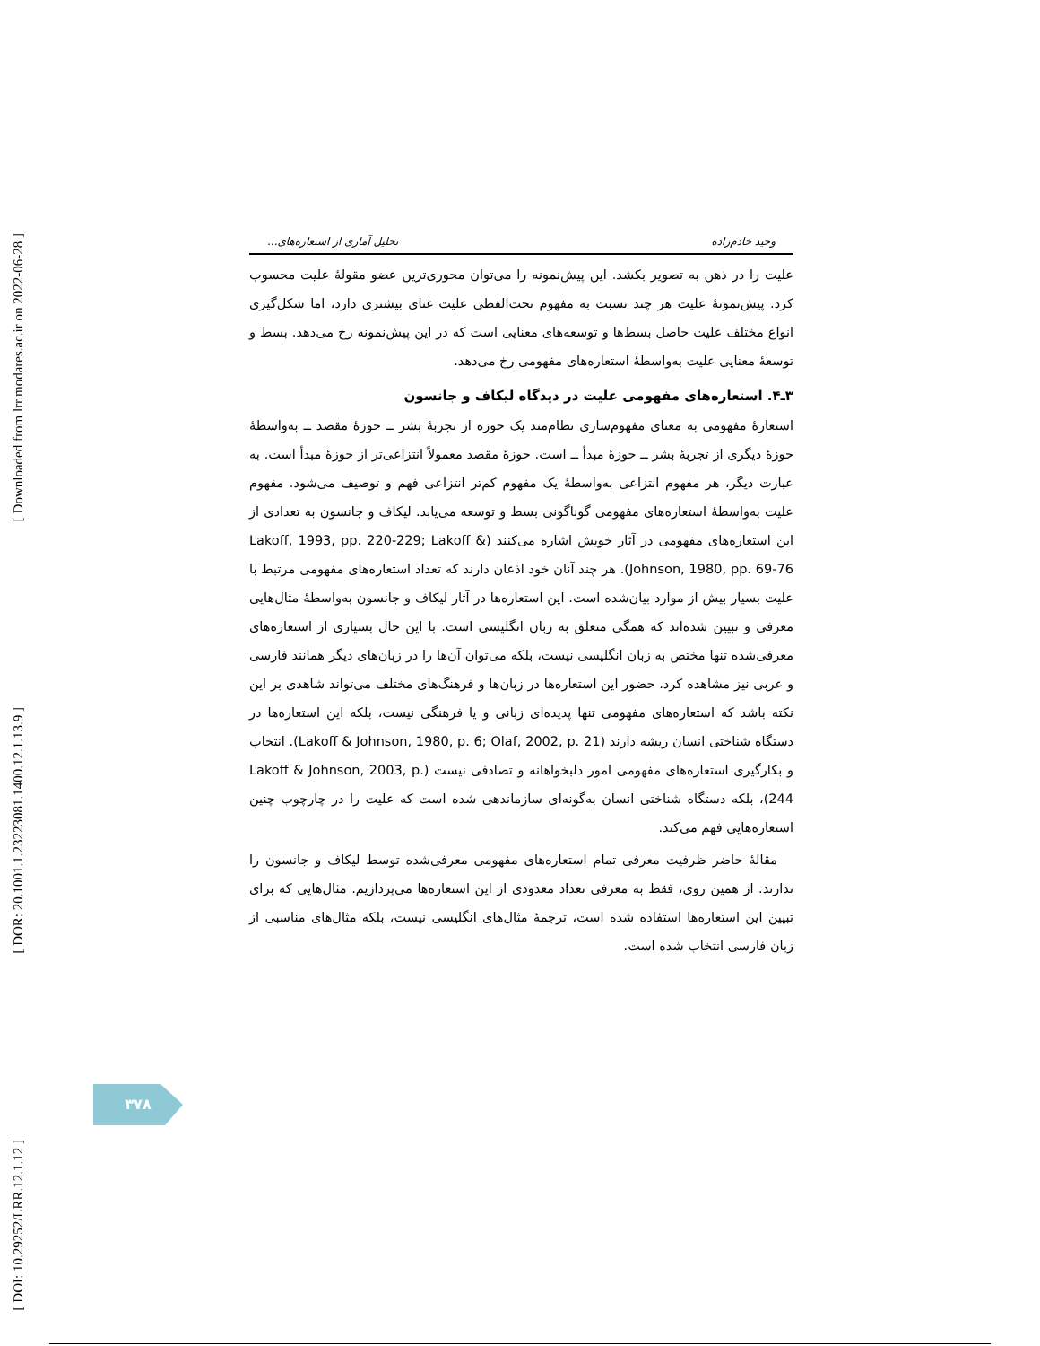[ Downloaded from lrr.modares.ac.ir on 2022-06-28 ]
[ DOR: 20.1001.1.23223081.1400.12.1.13.9 ]
[ DOI: 10.29252/LRR.12.1.12 ]
وحید خادم‌زاده تحلیل آماری از استعاره‌های...
علیت را در ذهن به تصویر بکشد. این پیش‌نمونه را می‌توان محوری‌ترین عضو مقولۀ علیت محسوب کرد. پیش‌نمونۀ علیت هر چند نسبت به مفهوم تحت‌الفظی علیت غنای بیشتری دارد، اما شکل‌گیری انواع مختلف علیت حاصل بسط‌ها و توسعه‌های معنایی است که در این پیش‌نمونه رخ می‌دهد. بسط و توسعۀ معنایی علیت به‌واسطۀ استعاره‌های مفهومی رخ می‌دهد.
۳ـ۴. استعاره‌های مفهومی علیت در دیدگاه لیکاف و جانسون
استعارۀ مفهومی به معنای مفهوم‌سازی نظام‌مند یک حوزه از تجربۀ بشر ــ حوزۀ مقصد ــ به‌واسطۀ حوزۀ دیگری از تجربۀ بشر ــ حوزۀ مبدأ ــ است. حوزۀ مقصد معمولاً انتزاعی‌تر از حوزۀ مبدأ است. به عبارت دیگر، هر مفهوم انتزاعی به‌واسطۀ یک مفهوم کم‌تر انتزاعی فهم و توصیف می‌شود. مفهوم علیت به‌واسطۀ استعاره‌های مفهومی گوناگونی بسط و توسعه می‌یابد. لیکاف و جانسون به تعدادی از این استعاره‌های مفهومی در آثار خویش اشاره می‌کنند (Lakoff, 1993, pp. 220-229; Lakoff & Johnson, 1980, pp. 69-76). هر چند آنان خود اذعان دارند که تعداد استعاره‌های مفهومی مرتبط با علیت بسیار بیش از موارد بیان‌شده است. این استعاره‌ها در آثار لیکاف و جانسون به‌واسطۀ مثال‌هایی معرفی و تبیین شده‌اند که همگی متعلق به زبان انگلیسی است. با این حال بسیاری از استعاره‌های معرفی‌شده تنها مختص به زبان انگلیسی نیست، بلکه می‌توان آن‌ها را در زبان‌های دیگر همانند فارسی و عربی نیز مشاهده کرد. حضور این استعاره‌ها در زبان‌ها و فرهنگ‌های مختلف می‌تواند شاهدی بر این نکته باشد که استعاره‌های مفهومی تنها پدیده‌ای زبانی و یا فرهنگی نیست، بلکه این استعاره‌ها در دستگاه شناختی انسان ریشه دارند (Lakoff & Johnson, 1980, p. 6; Olaf, 2002, p. 21). انتخاب و بکارگیری استعاره‌های مفهومی امور دلبخواهانه و تصادفی نیست (Lakoff & Johnson, 2003, p. 244)، بلکه دستگاه شناختی انسان به‌گونه‌ای سازماندهی شده است که علیت را در چارچوب چنین استعاره‌هایی فهم می‌کند.
مقالۀ حاضر ظرفیت معرفی تمام استعاره‌های مفهومی معرفی‌شده توسط لیکاف و جانسون را ندارند. از همین روی، فقط به معرفی تعداد معدودی از این استعاره‌ها می‌پردازیم. مثال‌هایی که برای تبیین این استعاره‌ها استفاده شده است، ترجمۀ مثال‌های انگلیسی نیست، بلکه مثال‌های مناسبی از زبان فارسی انتخاب شده است.
۳۷۸